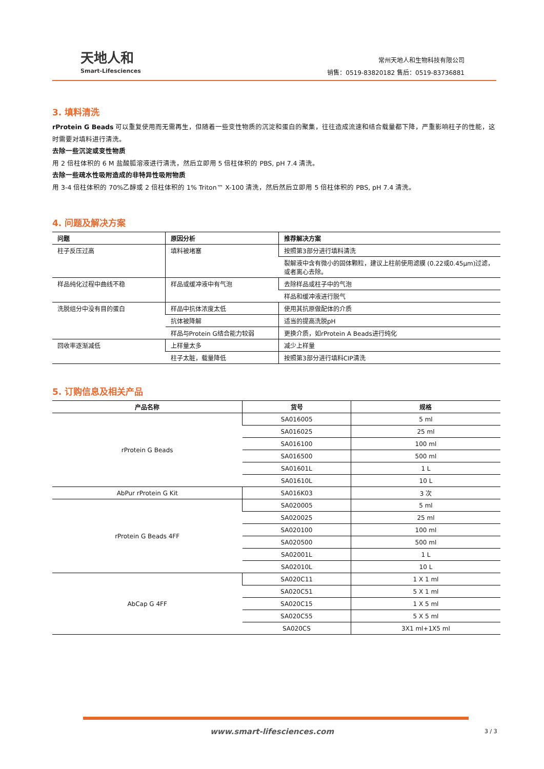天地人和
Smart-Lifesciences
常州天地人和生物科技有限公司
销售：0519-83820182 售后：0519-83736881
3. 填料清洗
rProtein G Beads 可以重复使用而无需再生，但随着一些变性物质的沉淀和蛋白的聚集，往往造成流速和结合载量都下降，严重影响柱子的性能，这时需要对填料进行清洗。
去除一些沉淀或变性物质
用 2 倍柱体积的 6 M 盐酸胍溶液进行清洗，然后立即用 5 倍柱体积的 PBS, pH 7.4 清洗。
去除一些疏水性吸附造成的非特异性吸附物质
用 3-4 倍柱体积的 70%乙醇或 2 倍柱体积的 1% Triton™ X-100 清洗，然后然后立即用 5 倍柱体积的 PBS, pH 7.4 清洗。
4. 问题及解决方案
| 问题 | 原因分析 | 推荐解决方案 |
| --- | --- | --- |
| 柱子反压过高 | 填料被堵塞 | 按照第3部分进行填料清洗 |
| | | 裂解液中含有微小的固体颗粒，建议上柱前使用滤膜 (0.22或0.45μm)过滤，或者离心去除。 |
| 样品纯化过程中曲线不稳 | 样品或缓冲液中有气泡 | 去除样品或柱子中的气泡 |
| | | 样品和缓冲液进行脱气 |
| 洗脱组分中没有目的蛋白 | 样品中抗体浓度太低 | 使用其抗原做配体的介质 |
| | 抗体被降解 | 适当的提高洗脱pH |
| | 样品与Protein G结合能力较弱 | 更换介质，如rProtein A Beads进行纯化 |
| 回收率逐渐减低 | 上样量太多 | 减少上样量 |
| | 柱子太脏，载量降低 | 按照第3部分进行填料CIP清洗 |
5. 订购信息及相关产品
| 产品名称 | 货号 | 规格 |
| --- | --- | --- |
| rProtein G Beads | SA016005 | 5 ml |
| | SA016025 | 25 ml |
| | SA016100 | 100 ml |
| | SA016500 | 500 ml |
| | SA01601L | 1 L |
| | SA01610L | 10 L |
| AbPur rProtein G Kit | SA016K03 | 3 次 |
| rProtein G Beads 4FF | SA020005 | 5 ml |
| | SA020025 | 25 ml |
| | SA020100 | 100 ml |
| | SA020500 | 500 ml |
| | SA02001L | 1 L |
| | SA02010L | 10 L |
| AbCap G 4FF | SA020C11 | 1 X 1 ml |
| | SA020C51 | 5 X 1 ml |
| | SA020C15 | 1 X 5 ml |
| | SA020C55 | 5 X 5 ml |
| | SA020CS | 3X1 ml+1X5 ml |
www.smart-lifesciences.com 3 / 3